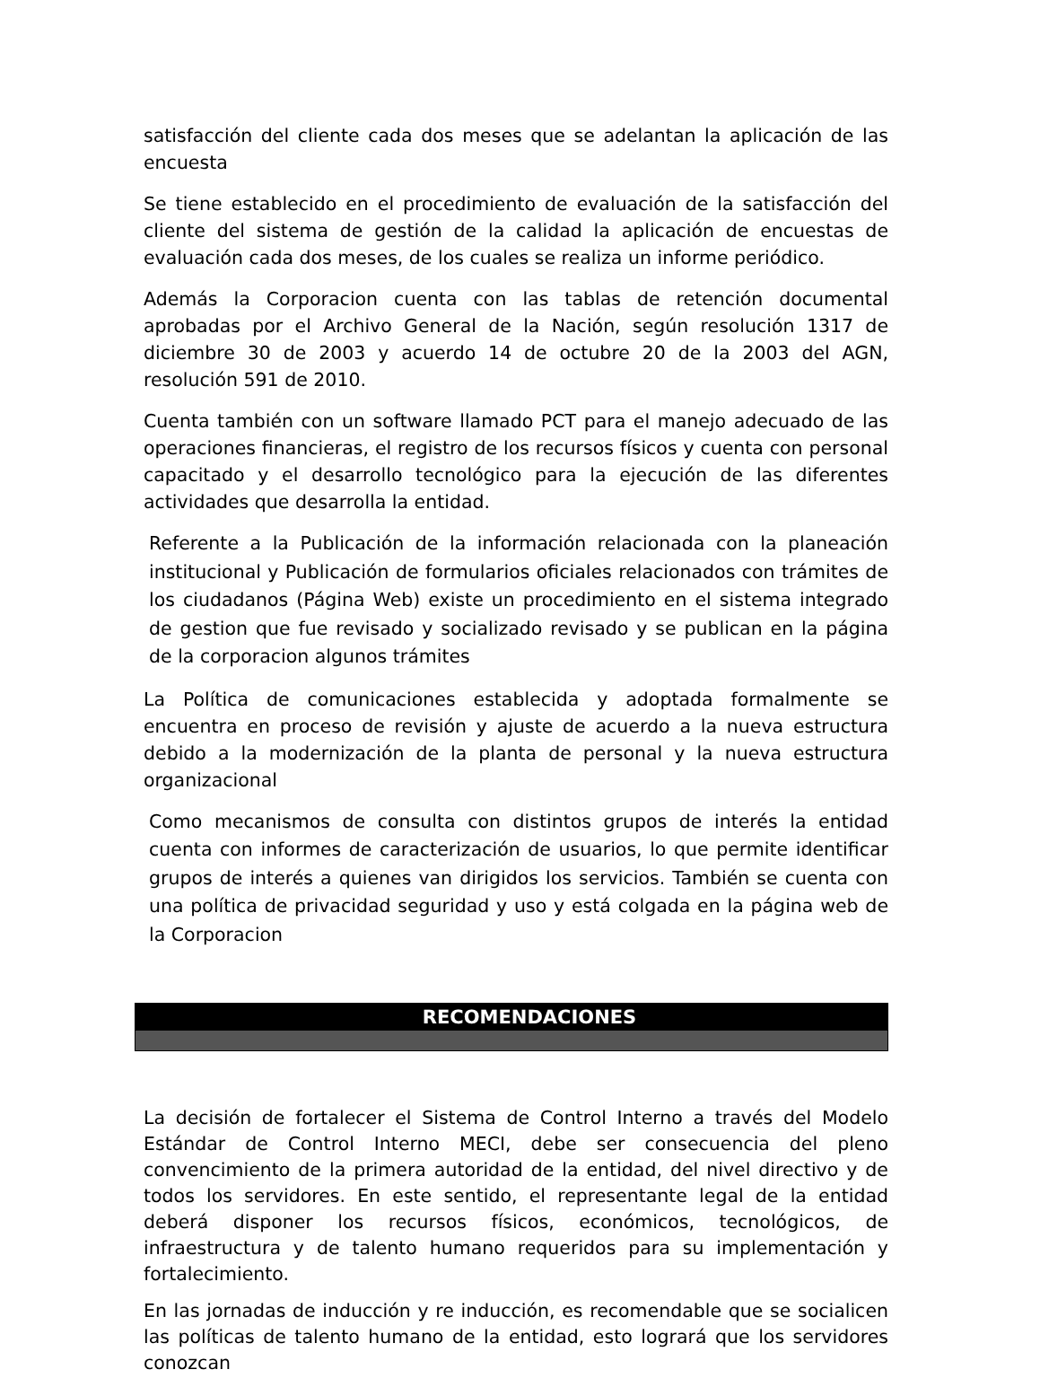satisfacción del cliente cada dos meses que se adelantan la aplicación de las encuesta
Se tiene establecido en el procedimiento de evaluación de la satisfacción del cliente del sistema de gestión de la calidad la aplicación de encuestas de evaluación cada dos meses, de los cuales se realiza un informe periódico.
Además la Corporacion cuenta con las tablas de retención documental aprobadas por el Archivo General de la Nación, según resolución 1317 de diciembre 30 de 2003 y acuerdo 14 de octubre 20 de la 2003 del AGN, resolución 591 de 2010.
Cuenta también con un software llamado PCT para el manejo adecuado de las operaciones financieras, el registro de los recursos físicos y cuenta con personal capacitado y el desarrollo tecnológico para la ejecución de las diferentes actividades que desarrolla la entidad.
Referente a la Publicación de la información relacionada con la planeación institucional y Publicación de formularios oficiales relacionados con trámites de los ciudadanos (Página Web) existe un procedimiento en el sistema integrado de gestion que fue revisado y socializado revisado y se publican en la página de la corporacion algunos trámites
La Política de comunicaciones establecida y adoptada formalmente se encuentra en proceso de revisión y ajuste de acuerdo a la nueva estructura debido a la modernización de la planta de personal y la nueva estructura organizacional
Como mecanismos de consulta con distintos grupos de interés la entidad cuenta con informes de caracterización de usuarios, lo que permite identificar grupos de interés a quienes van dirigidos los servicios. También se cuenta con una política de privacidad seguridad y uso y está colgada en la página web de la Corporacion
RECOMENDACIONES
La decisión de fortalecer el Sistema de Control Interno a través del Modelo Estándar de Control Interno MECI, debe ser consecuencia del pleno convencimiento de la primera autoridad de la entidad, del nivel directivo y de todos los servidores. En este sentido, el representante legal de la entidad deberá disponer los recursos físicos, económicos, tecnológicos, de infraestructura y de talento humano requeridos para su implementación y fortalecimiento.
En las jornadas de inducción y re inducción, es recomendable que se socialicen las políticas de talento humano de la entidad, esto logrará que los servidores conozcan